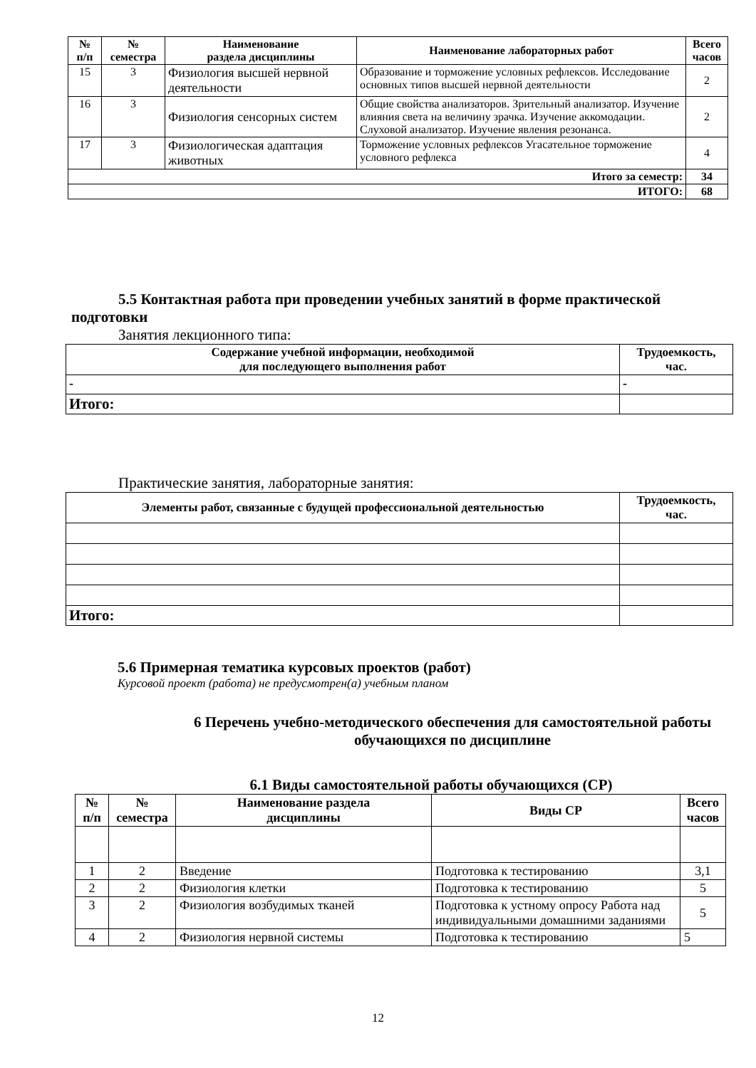| № п/п | № семестра | Наименование раздела дисциплины | Наименование лабораторных работ | Всего часов |
| --- | --- | --- | --- | --- |
| 15 | 3 | Физиология высшей нервной деятельности | Образование и торможение условных рефлексов. Исследование основных типов высшей нервной деятельности | 2 |
| 16 | 3 | Физиология сенсорных систем | Общие свойства анализаторов. Зрительный анализатор. Изучение влияния света на величину зрачка. Изучение аккомодации. Слуховой анализатор. Изучение явления резонанса. | 2 |
| 17 | 3 | Физиологическая адаптация животных | Торможение условных рефлексов Угасательное торможение условного рефлекса | 4 |
| Итого за семестр: | | | | 34 |
| ИТОГО: | | | | 68 |
5.5 Контактная работа при проведении учебных занятий в форме практической подготовки
Занятия лекционного типа:
| Содержание учебной информации, необходимой для последующего выполнения работ | Трудоемкость, час. |
| --- | --- |
| - | - |
| Итого: | |
Практические занятия, лабораторные занятия:
| Элементы работ, связанные с будущей профессиональной деятельностью | Трудоемкость, час. |
| --- | --- |
| Итого: | |
5.6 Примерная тематика курсовых проектов (работ)
Курсовой проект (работа) не предусмотрен(а) учебным планом
6 Перечень учебно-методического обеспечения для самостоятельной работы обучающихся по дисциплине
6.1 Виды самостоятельной работы обучающихся (СР)
| № п/п | № семестра | Наименование раздела дисциплины | Виды СР | Всего часов |
| --- | --- | --- | --- | --- |
| 1 | 2 | Введение | Подготовка к тестированию | 3,1 |
| 2 | 2 | Физиология клетки | Подготовка к тестированию | 5 |
| 3 | 2 | Физиология возбудимых тканей | Подготовка к устному опросу Работа над индивидуальными домашними заданиями | 5 |
| 4 | 2 | Физиология нервной системы | Подготовка к тестированию | 5 |
12